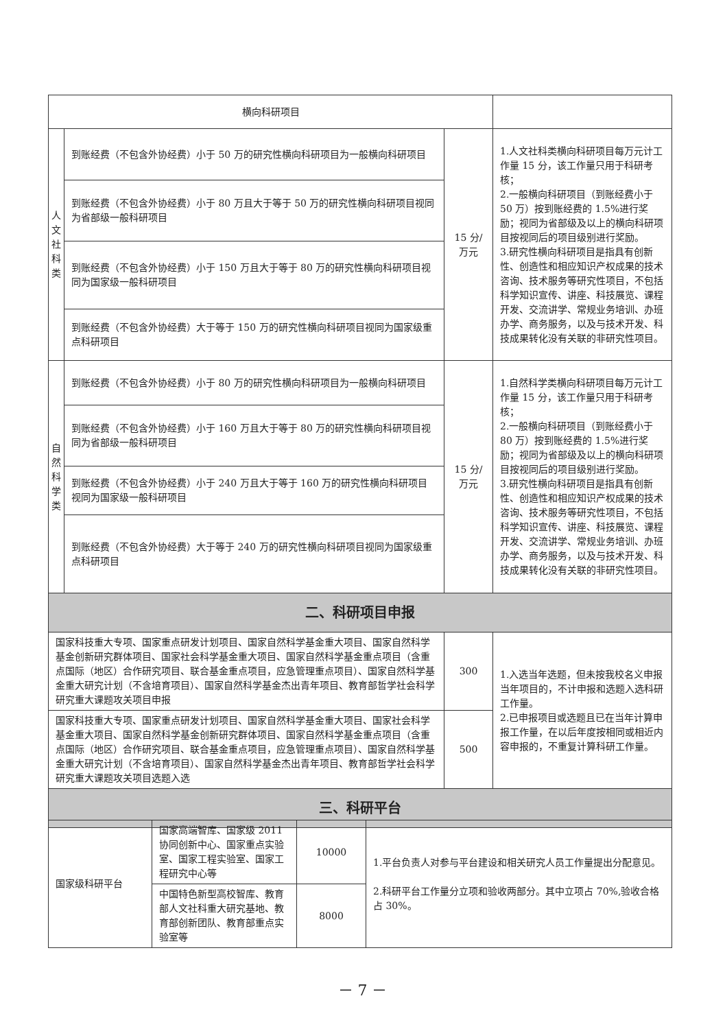| 横向科研项目 | | | |
| 人 文 社 科 类 | 到账经费（不包含外协经费）小于 50 万的研究性横向科研项目为一般横向科研项目 | 15 分/万元 | 1.人文社科类横向科研项目每万元计工作量 15 分，该工作量只用于科研考核； 2.一般横向科研项目（到账经费小于 50 万）按到账经费的 1.5%进行奖励；视同为省部级及以上的横向科研项目按视同后的项目级别进行奖励。 3.研究性横向科研项目是指具有创新性、创造性和相应知识产权成果的技术咨询、技术服务等研究性项目，不包括科学知识宣传、讲座、科技展览、课程开发、交流讲学、常规业务培训、办班办学、商务服务，以及与技术开发、科技成果转化没有关联的非研究性项目。 |
| | 到账经费（不包含外协经费）小于 80 万且大于等于 50 万的研究性横向科研项目视同为省部级一般科研项目 | | |
| | 到账经费（不包含外协经费）小于 150 万且大于等于 80 万的研究性横向科研项目视同为国家级一般科研项目 | | |
| | 到账经费（不包含外协经费）大于等于 150 万的研究性横向科研项目视同为国家级重点科研项目 | | |
| 自 然 科 学 类 | 到账经费（不包含外协经费）小于 80 万的研究性横向科研项目为一般横向科研项目 | 15 分/万元 | 1.自然科学类横向科研项目每万元计工作量 15 分，该工作量只用于科研考核； 2.一般横向科研项目（到账经费小于 80 万）按到账经费的 1.5%进行奖励；视同为省部级及以上的横向科研项目按视同后的项目级别进行奖励。 3.研究性横向科研项目是指具有创新性、创造性和相应知识产权成果的技术咨询、技术服务等研究性项目，不包括科学知识宣传、讲座、科技展览、课程开发、交流讲学、常规业务培训、办班办学、商务服务，以及与技术开发、科技成果转化没有关联的非研究性项目。 |
| | 到账经费（不包含外协经费）小于 160 万且大于等于 80 万的研究性横向科研项目视同为省部级一般科研项目 | | |
| | 到账经费（不包含外协经费）小于 240 万且大于等于 160 万的研究性横向科研项目视同为国家级一般科研项目 | | |
| | 到账经费（不包含外协经费）大于等于 240 万的研究性横向科研项目视同为国家级重点科研项目 | | |
| 二、科研项目申报 | | | |
| 国家科技重大专项、国家重点研发计划项目、国家自然科学基金重大项目、国家自然科学基金创新研究群体项目、国家社会科学基金重大项目、国家自然科学基金重点项目（含重点国际（地区）合作研究项目、联合基金重点项目，应急管理重点项目）、国家自然科学基金重大研究计划（不含培育项目）、国家自然科学基金杰出青年项目、教育部哲学社会科学研究重大课题攻关项目申报 | | 300 | 1.入选当年选题，但未按我校名义申报当年项目的，不计申报和选题入选科研工作量。 2.已申报项目或选题且已在当年计算申报工作量，在以后年度按相同或相近内容申报的，不重复计算科研工作量。 |
| 国家科技重大专项、国家重点研发计划项目、国家自然科学基金重大项目、国家社会科学基金重大项目、国家自然科学基金创新研究群体项目、国家自然科学基金重点项目（含重点国际（地区）合作研究项目、联合基金重点项目，应急管理重点项目）、国家自然科学基金重大研究计划（不含培育项目）、国家自然科学基金杰出青年项目、教育部哲学社会科学研究重大课题攻关项目选题入选 | | 500 | |
| 三、科研平台 | | | |
| 国家级科研平台 | 国家高端智库、国家级 2011 协同创新中心、国家重点实验室、国家工程实验室、国家工程研究中心等 | 10000 | 1.平台负责人对参与平台建设和相关研究人员工作量提出分配意见。 2.科研平台工作量分立项和验收两部分。其中立项占 70%,验收合格占 30%。 |
| | 中国特色新型高校智库、教育部人文社科重大研究基地、教育部创新团队、教育部重点实验室等 | 8000 | |
－ 7 －